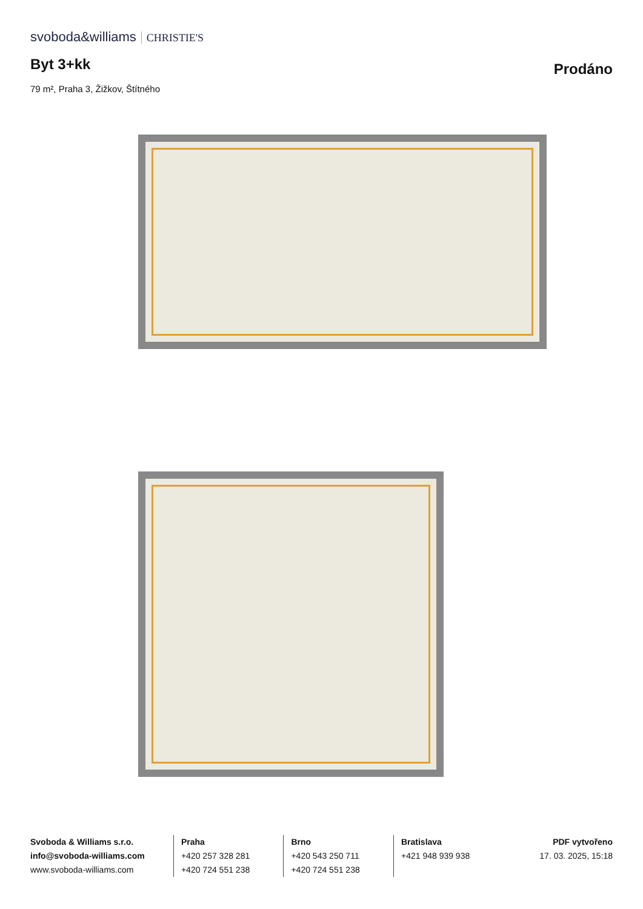svoboda&williams CHRISTIE'S
Byt 3+kk
Prodáno
79 m², Praha 3, Žižkov, Štítného
Svoboda & Williams s.r.o.
info@svoboda-williams.com
www.svoboda-williams.com
Praha
+420 257 328 281
+420 724 551 238
Brno
+420 543 250 711
+420 724 551 238
Bratislava
+421 948 939 938
PDF vytvořeno
17. 03. 2025, 15:18